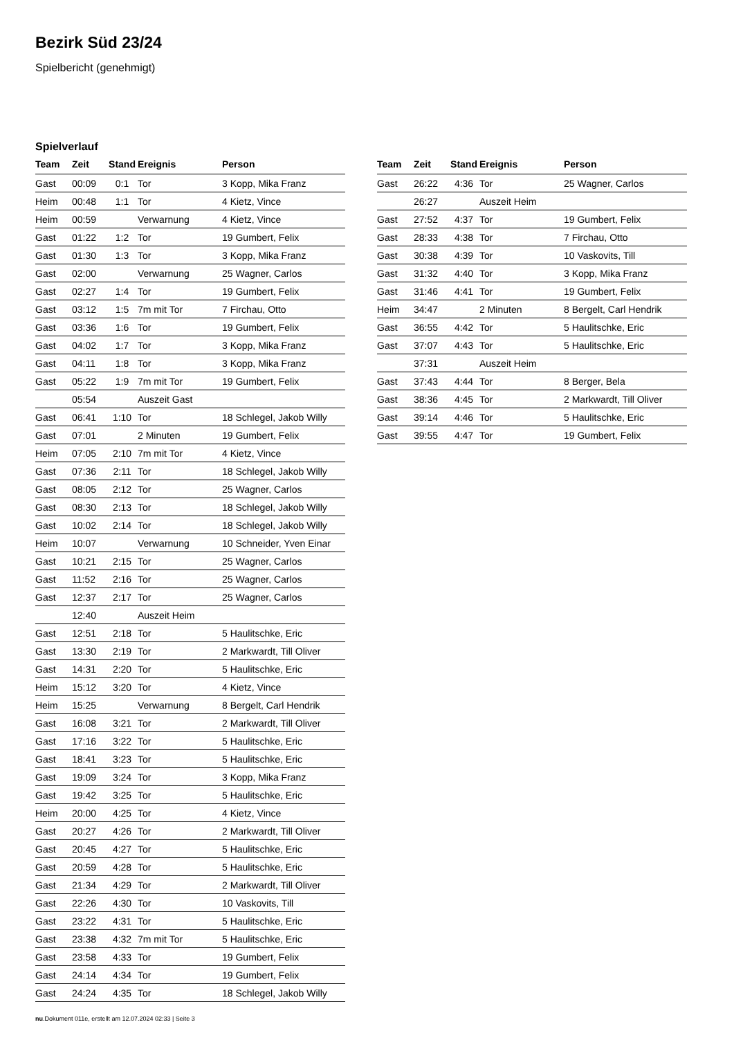Bezirk Süd 23/24
Spielbericht (genehmigt)
Spielverlauf
| Team | Zeit | Stand | Ereignis | Person |
| --- | --- | --- | --- | --- |
| Gast | 00:09 | 0:1 | Tor | 3 Kopp, Mika Franz |
| Heim | 00:48 | 1:1 | Tor | 4 Kietz, Vince |
| Heim | 00:59 | | Verwarnung | 4 Kietz, Vince |
| Gast | 01:22 | 1:2 | Tor | 19 Gumbert, Felix |
| Gast | 01:30 | 1:3 | Tor | 3 Kopp, Mika Franz |
| Gast | 02:00 | | Verwarnung | 25 Wagner, Carlos |
| Gast | 02:27 | 1:4 | Tor | 19 Gumbert, Felix |
| Gast | 03:12 | 1:5 | 7m mit Tor | 7 Firchau, Otto |
| Gast | 03:36 | 1:6 | Tor | 19 Gumbert, Felix |
| Gast | 04:02 | 1:7 | Tor | 3 Kopp, Mika Franz |
| Gast | 04:11 | 1:8 | Tor | 3 Kopp, Mika Franz |
| Gast | 05:22 | 1:9 | 7m mit Tor | 19 Gumbert, Felix |
| | 05:54 | | Auszeit Gast | |
| Gast | 06:41 | 1:10 | Tor | 18 Schlegel, Jakob Willy |
| Gast | 07:01 | | 2 Minuten | 19 Gumbert, Felix |
| Heim | 07:05 | 2:10 | 7m mit Tor | 4 Kietz, Vince |
| Gast | 07:36 | 2:11 | Tor | 18 Schlegel, Jakob Willy |
| Gast | 08:05 | 2:12 | Tor | 25 Wagner, Carlos |
| Gast | 08:30 | 2:13 | Tor | 18 Schlegel, Jakob Willy |
| Gast | 10:02 | 2:14 | Tor | 18 Schlegel, Jakob Willy |
| Heim | 10:07 | | Verwarnung | 10 Schneider, Yven Einar |
| Gast | 10:21 | 2:15 | Tor | 25 Wagner, Carlos |
| Gast | 11:52 | 2:16 | Tor | 25 Wagner, Carlos |
| Gast | 12:37 | 2:17 | Tor | 25 Wagner, Carlos |
| | 12:40 | | Auszeit Heim | |
| Gast | 12:51 | 2:18 | Tor | 5 Haulitschke, Eric |
| Gast | 13:30 | 2:19 | Tor | 2 Markwardt, Till Oliver |
| Gast | 14:31 | 2:20 | Tor | 5 Haulitschke, Eric |
| Heim | 15:12 | 3:20 | Tor | 4 Kietz, Vince |
| Heim | 15:25 | | Verwarnung | 8 Bergelt, Carl Hendrik |
| Gast | 16:08 | 3:21 | Tor | 2 Markwardt, Till Oliver |
| Gast | 17:16 | 3:22 | Tor | 5 Haulitschke, Eric |
| Gast | 18:41 | 3:23 | Tor | 5 Haulitschke, Eric |
| Gast | 19:09 | 3:24 | Tor | 3 Kopp, Mika Franz |
| Gast | 19:42 | 3:25 | Tor | 5 Haulitschke, Eric |
| Heim | 20:00 | 4:25 | Tor | 4 Kietz, Vince |
| Gast | 20:27 | 4:26 | Tor | 2 Markwardt, Till Oliver |
| Gast | 20:45 | 4:27 | Tor | 5 Haulitschke, Eric |
| Gast | 20:59 | 4:28 | Tor | 5 Haulitschke, Eric |
| Gast | 21:34 | 4:29 | Tor | 2 Markwardt, Till Oliver |
| Gast | 22:26 | 4:30 | Tor | 10 Vaskovits, Till |
| Gast | 23:22 | 4:31 | Tor | 5 Haulitschke, Eric |
| Gast | 23:38 | 4:32 | 7m mit Tor | 5 Haulitschke, Eric |
| Gast | 23:58 | 4:33 | Tor | 19 Gumbert, Felix |
| Gast | 24:14 | 4:34 | Tor | 19 Gumbert, Felix |
| Gast | 24:24 | 4:35 | Tor | 18 Schlegel, Jakob Willy |
| Team | Zeit | Stand | Ereignis | Person |
| --- | --- | --- | --- | --- |
| Gast | 26:22 | 4:36 | Tor | 25 Wagner, Carlos |
| | 26:27 | | Auszeit Heim | |
| Gast | 27:52 | 4:37 | Tor | 19 Gumbert, Felix |
| Gast | 28:33 | 4:38 | Tor | 7 Firchau, Otto |
| Gast | 30:38 | 4:39 | Tor | 10 Vaskovits, Till |
| Gast | 31:32 | 4:40 | Tor | 3 Kopp, Mika Franz |
| Gast | 31:46 | 4:41 | Tor | 19 Gumbert, Felix |
| Heim | 34:47 | | 2 Minuten | 8 Bergelt, Carl Hendrik |
| Gast | 36:55 | 4:42 | Tor | 5 Haulitschke, Eric |
| Gast | 37:07 | 4:43 | Tor | 5 Haulitschke, Eric |
| | 37:31 | | Auszeit Heim | |
| Gast | 37:43 | 4:44 | Tor | 8 Berger, Bela |
| Gast | 38:36 | 4:45 | Tor | 2 Markwardt, Till Oliver |
| Gast | 39:14 | 4:46 | Tor | 5 Haulitschke, Eric |
| Gast | 39:55 | 4:47 | Tor | 19 Gumbert, Felix |
nu.Dokument 011e, erstellt am 12.07.2024 02:33 | Seite 3